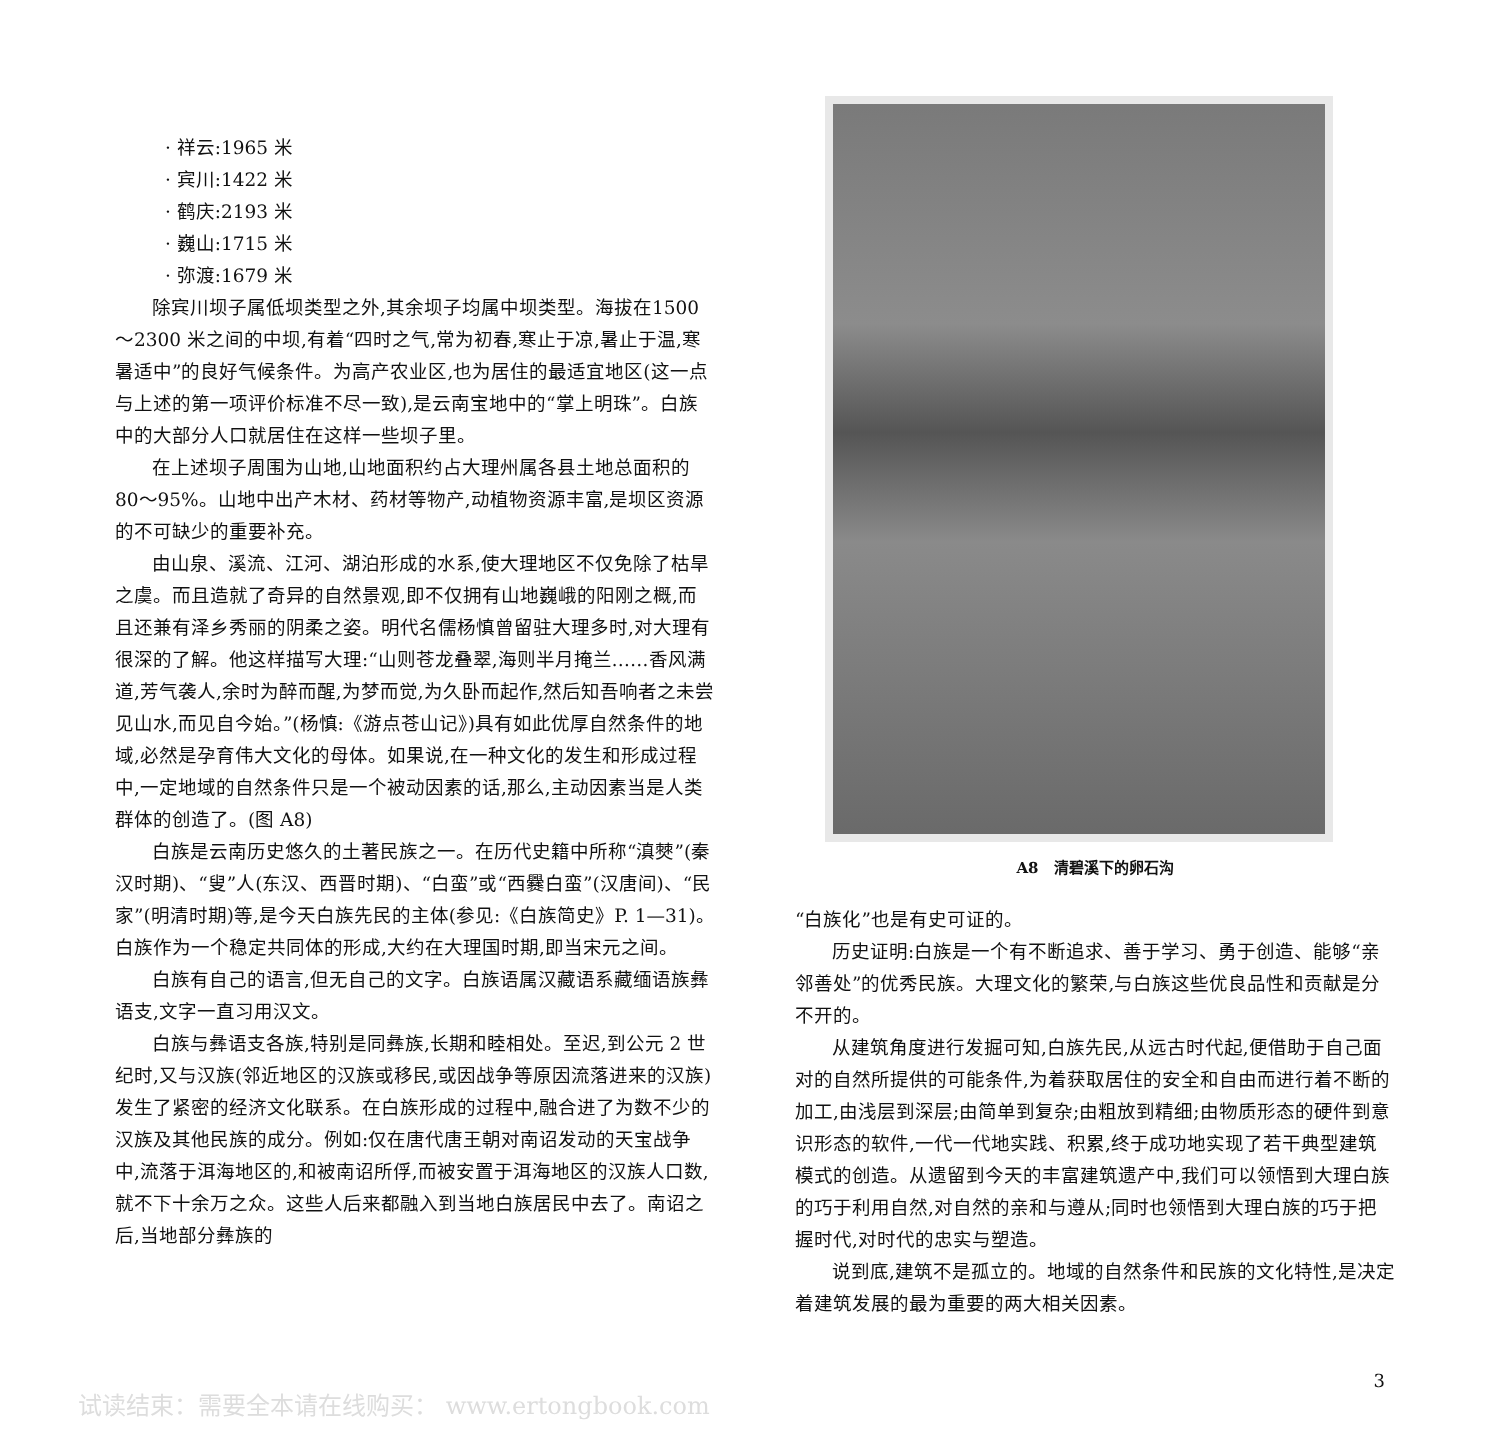· 祥云:1965 米
· 宾川:1422 米
· 鹤庆:2193 米
· 巍山:1715 米
· 弥渡:1679 米
除宾川坝子属低坝类型之外,其余坝子均属中坝类型。海拔在1500～2300 米之间的中坝,有着“四时之气,常为初春,寒止于凉,暑止于温,寒暑适中”的良好气候条件。为高产农业区,也为居住的最适宜地区(这一点与上述的第一项评价标准不尽一致),是云南宝地中的“掌上明珠”。白族中的大部分人口就居住在这样一些坝子里。
在上述坝子周围为山地,山地面积约占大理州属各县土地总面积的 80～95%。山地中出产木材、药材等物产,动植物资源丰富,是坝区资源的不可缺少的重要补充。
由山泉、溪流、江河、湖泊形成的水系,使大理地区不仅免除了枯旱之虞。而且造就了奇异的自然景观,即不仅拥有山地巍峨的阳刚之概,而且还兼有泽乡秀丽的阴柔之姿。明代名儒杨慎曾留驻大理多时,对大理有很深的了解。他这样描写大理:“山则苍龙叠翠,海则半月掩兰……香风满道,芳气袭人,余时为醉而醒,为梦而觉,为久卧而起作,然后知吾响者之未尝见山水,而见自今始。”(杨慎:《游点苍山记》)具有如此优厚自然条件的地域,必然是孕育伟大文化的母体。如果说,在一种文化的发生和形成过程中,一定地域的自然条件只是一个被动因素的话,那么,主动因素当是人类群体的创造了。(图 A8)
白族是云南历史悠久的土著民族之一。在历代史籍中所称“滇僰”(秦汉时期)、“叟”人(东汉、西晋时期)、“白蛮”或“西爨白蛮”(汉唐间)、“民家”(明清时期)等,是今天白族先民的主体(参见:《白族简史》P. 1—31)。白族作为一个稳定共同体的形成,大约在大理国时期,即当宋元之间。
白族有自己的语言,但无自己的文字。白族语属汉藏语系藏缅语族彝语支,文字一直习用汉文。
白族与彝语支各族,特别是同彝族,长期和睦相处。至迟,到公元 2 世纪时,又与汉族(邻近地区的汉族或移民,或因战争等原因流落进来的汉族)发生了紧密的经济文化联系。在白族形成的过程中,融合进了为数不少的汉族及其他民族的成分。例如:仅在唐代唐王朝对南诏发动的天宝战争中,流落于洱海地区的,和被南诏所俘,而被安置于洱海地区的汉族人口数,就不下十余万之众。这些人后来都融入到当地白族居民中去了。南诏之后,当地部分彝族的
A8　清碧溪下的卵石沟
“白族化”也是有史可证的。
历史证明:白族是一个有不断追求、善于学习、勇于创造、能够“亲邻善处”的优秀民族。大理文化的繁荣,与白族这些优良品性和贡献是分不开的。
从建筑角度进行发掘可知,白族先民,从远古时代起,便借助于自己面对的自然所提供的可能条件,为着获取居住的安全和自由而进行着不断的加工,由浅层到深层;由简单到复杂;由粗放到精细;由物质形态的硬件到意识形态的软件,一代一代地实践、积累,终于成功地实现了若干典型建筑模式的创造。从遗留到今天的丰富建筑遗产中,我们可以领悟到大理白族的巧于利用自然,对自然的亲和与遵从;同时也领悟到大理白族的巧于把握时代,对时代的忠实与塑造。
说到底,建筑不是孤立的。地域的自然条件和民族的文化特性,是决定着建筑发展的最为重要的两大相关因素。
3
试读结束：需要全本请在线购买： www.ertongbook.com